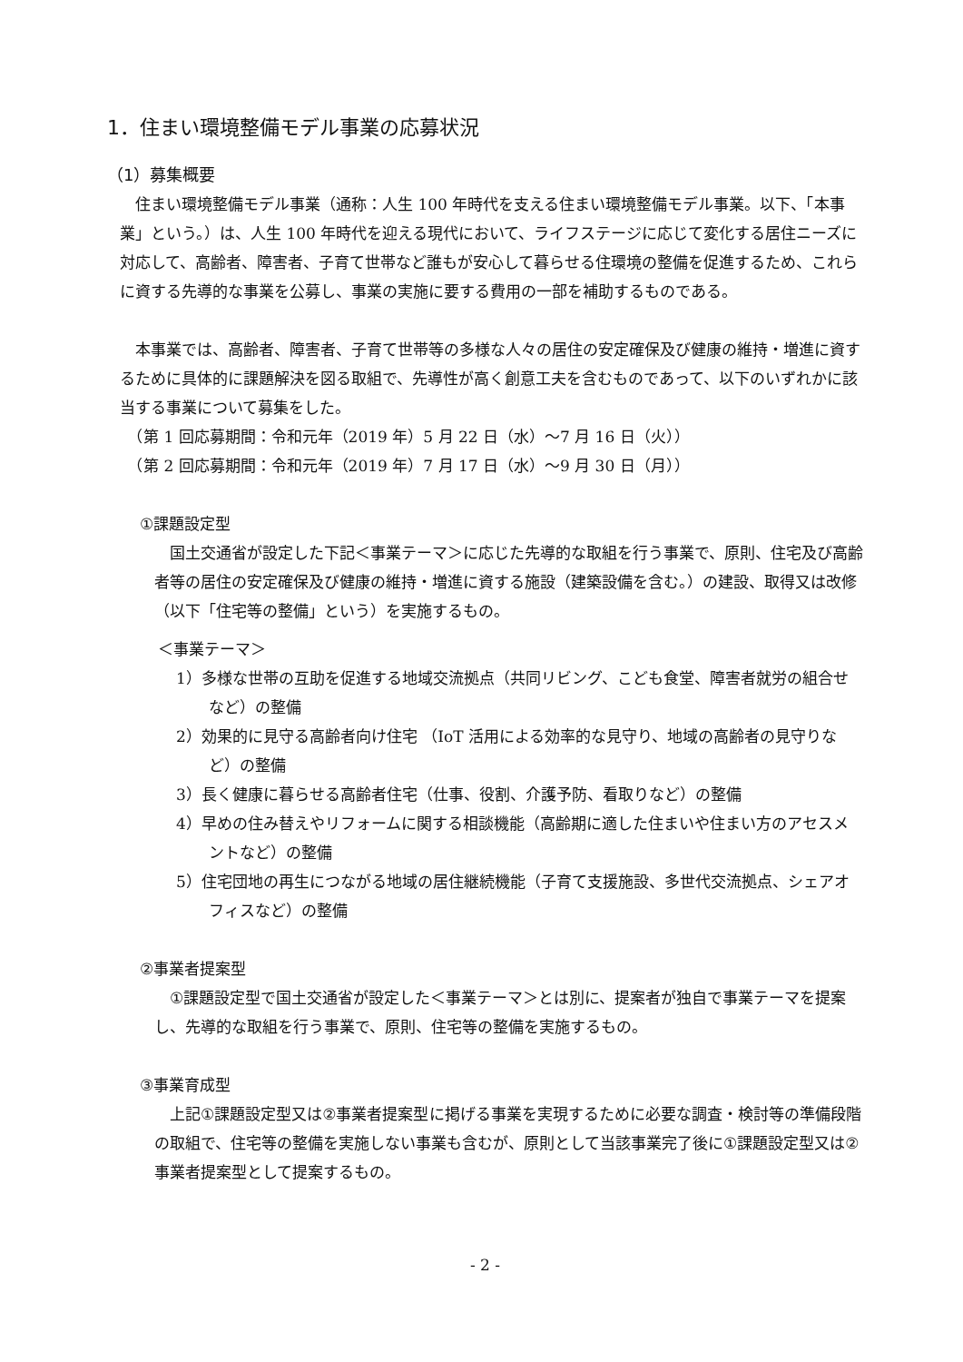1．住まい環境整備モデル事業の応募状況
（1）募集概要
　住まい環境整備モデル事業（通称：人生 100 年時代を支える住まい環境整備モデル事業。以下、「本事業」という。）は、人生 100 年時代を迎える現代において、ライフステージに応じて変化する居住ニーズに対応して、高齢者、障害者、子育て世帯など誰もが安心して暮らせる住環境の整備を促進するため、これらに資する先導的な事業を公募し、事業の実施に要する費用の一部を補助するものである。
　本事業では、高齢者、障害者、子育て世帯等の多様な人々の居住の安定確保及び健康の維持・増進に資するために具体的に課題解決を図る取組で、先導性が高く創意工夫を含むものであって、以下のいずれかに該当する事業について募集をした。
　（第 1 回応募期間：令和元年（2019 年）5 月 22 日（水）～7 月 16 日（火））
　（第 2 回応募期間：令和元年（2019 年）7 月 17 日（水）～9 月 30 日（月））
①課題設定型
　国土交通省が設定した下記＜事業テーマ＞に応じた先導的な取組を行う事業で、原則、住宅及び高齢者等の居住の安定確保及び健康の維持・増進に資する施設（建築設備を含む。）の建設、取得又は改修（以下「住宅等の整備」という）を実施するもの。
＜事業テーマ＞
1）多様な世帯の互助を促進する地域交流拠点（共同リビング、こども食堂、障害者就労の組合せなど）の整備
2）効果的に見守る高齢者向け住宅 （IoT 活用による効率的な見守り、地域の高齢者の見守りなど）の整備
3）長く健康に暮らせる高齢者住宅（仕事、役割、介護予防、看取りなど）の整備
4）早めの住み替えやリフォームに関する相談機能（高齢期に適した住まいや住まい方のアセスメントなど）の整備
5）住宅団地の再生につながる地域の居住継続機能（子育て支援施設、多世代交流拠点、シェアオフィスなど）の整備
②事業者提案型
　①課題設定型で国土交通省が設定した＜事業テーマ＞とは別に、提案者が独自で事業テーマを提案し、先導的な取組を行う事業で、原則、住宅等の整備を実施するもの。
③事業育成型
　上記①課題設定型又は②事業者提案型に掲げる事業を実現するために必要な調査・検討等の準備段階の取組で、住宅等の整備を実施しない事業も含むが、原則として当該事業完了後に①課題設定型又は②事業者提案型として提案するもの。
- 2 -